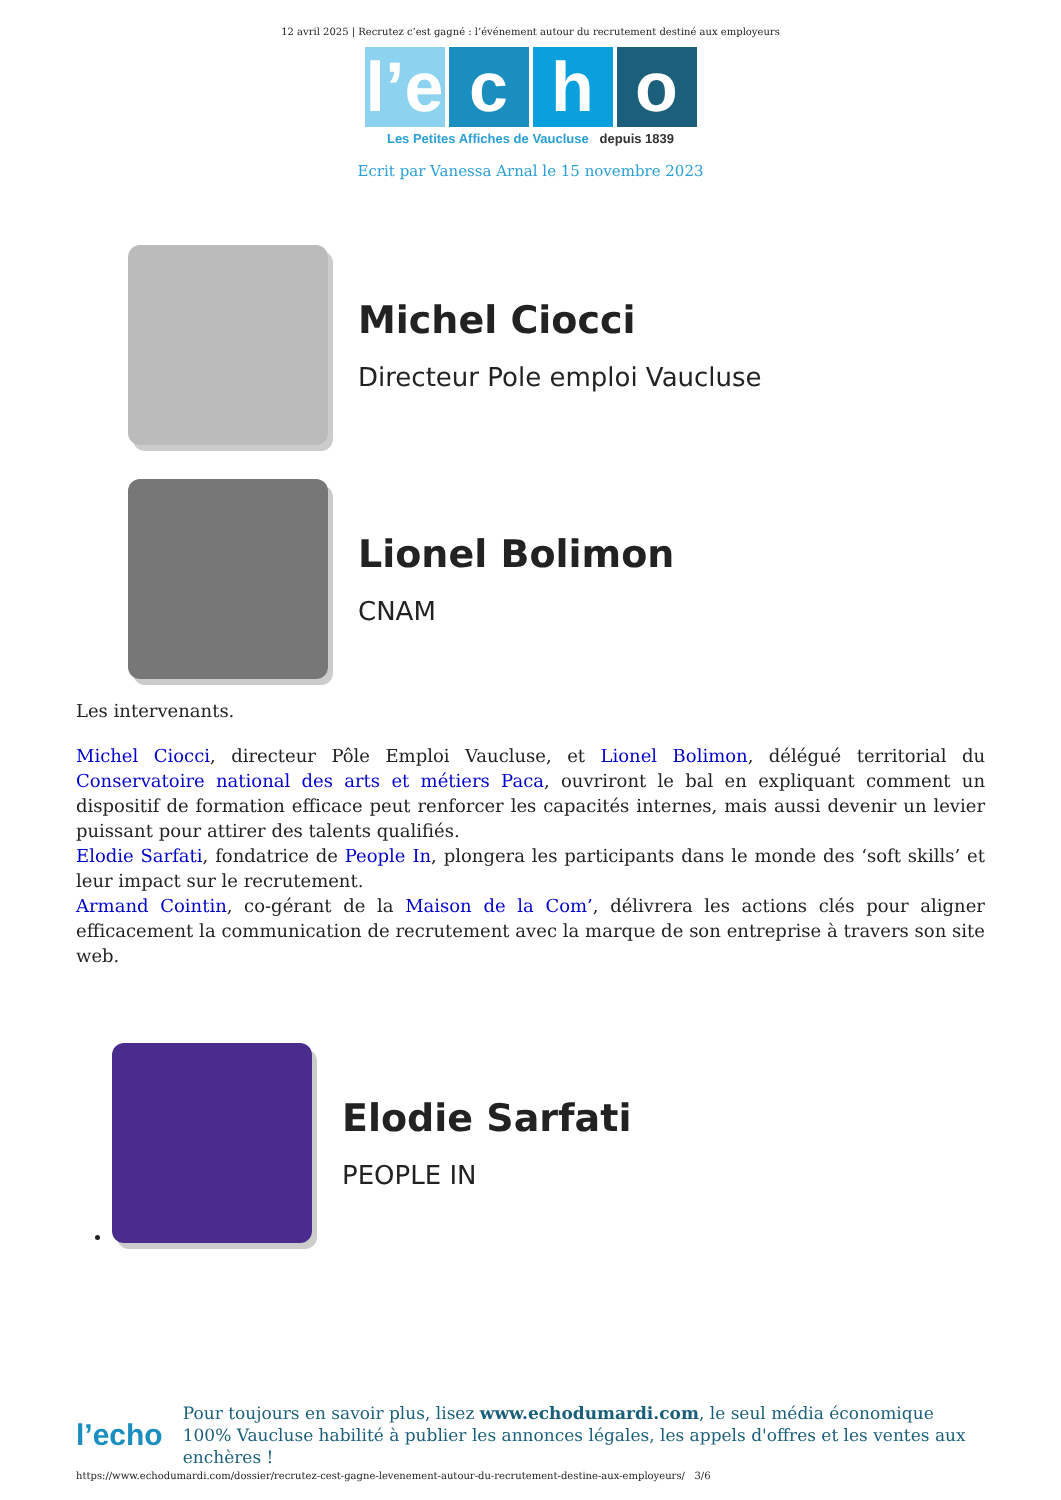12 avril 2025 | Recrutez c’est gagné : l’événement autour du recrutement destiné aux employeurs
l’e c h o
Les Petites Affiches de Vaucluse depuis 1839
Ecrit par Vanessa Arnal le 15 novembre 2023
Michel Ciocci
Directeur Pole emploi Vaucluse
Lionel Bolimon
CNAM
Les intervenants.
Michel Ciocci, directeur Pôle Emploi Vaucluse, et Lionel Bolimon, délégué territorial du Conservatoire national des arts et métiers Paca, ouvriront le bal en expliquant comment un dispositif de formation efficace peut renforcer les capacités internes, mais aussi devenir un levier puissant pour attirer des talents qualifiés.
Elodie Sarfati, fondatrice de People In, plongera les participants dans le monde des ‘soft skills’ et leur impact sur le recrutement.
Armand Cointin, co-gérant de la Maison de la Com’, délivrera les actions clés pour aligner efficacement la communication de recrutement avec la marque de son entreprise à travers son site web.
Elodie Sarfati
PEOPLE IN
l’echo
Pour toujours en savoir plus, lisez www.echodumardi.com, le seul média économique 100% Vaucluse habilité à publier les annonces légales, les appels d'offres et les ventes aux enchères !
https://www.echodumardi.com/dossier/recrutez-cest-gagne-levenement-autour-du-recrutement-destine-aux-employeurs/ 3/6